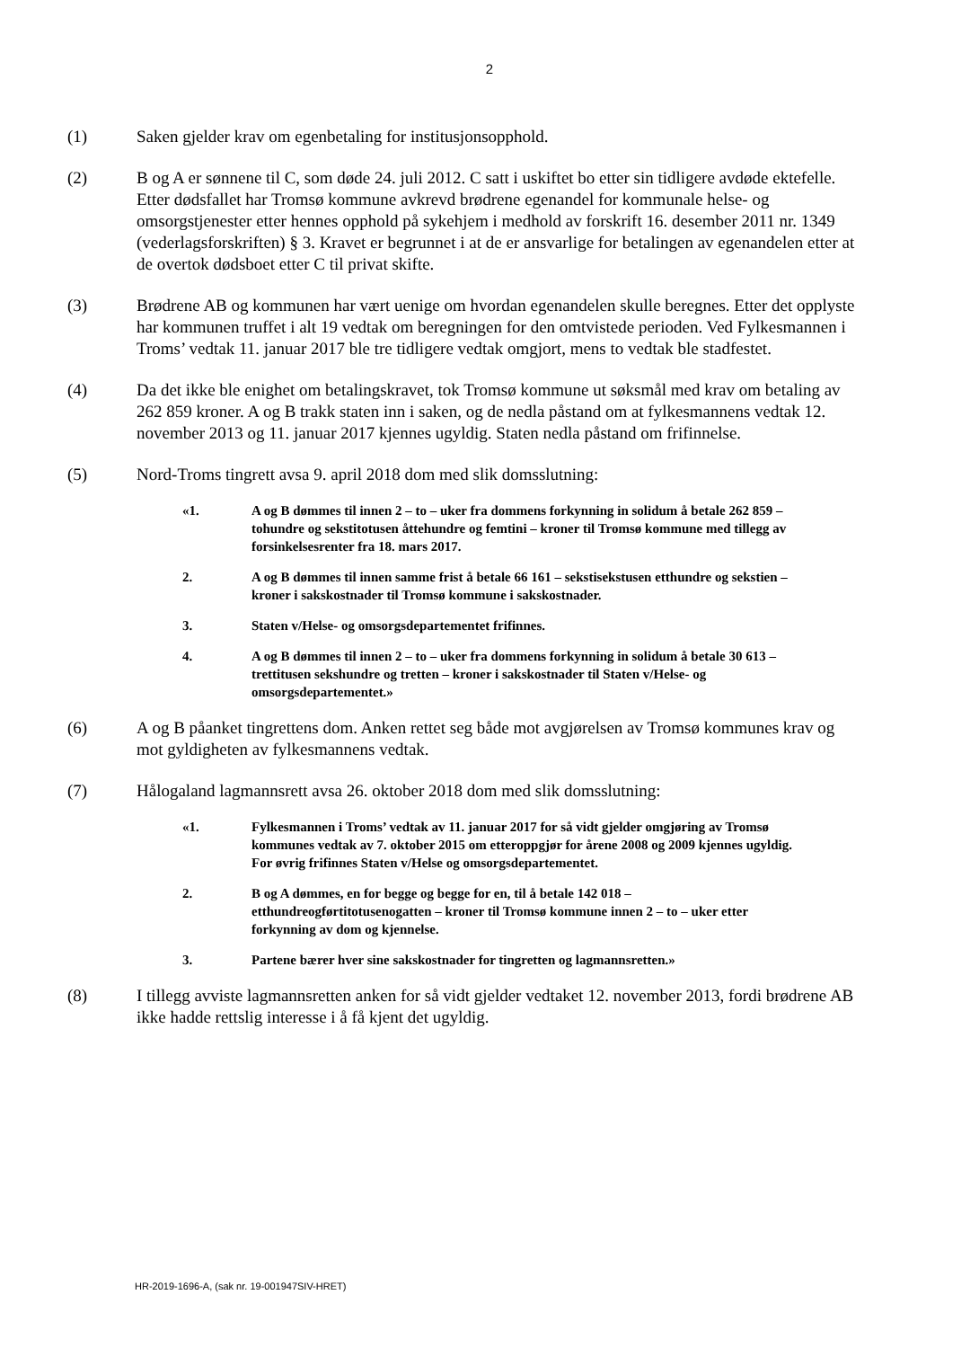2
(1) Saken gjelder krav om egenbetaling for institusjonsopphold.
(2) B og A er sønnene til C, som døde 24. juli 2012. C satt i uskiftet bo etter sin tidligere avdøde ektefelle. Etter dødsfallet har Tromsø kommune avkrevd brødrene egenandel for kommunale helse- og omsorgstjenester etter hennes opphold på sykehjem i medhold av forskrift 16. desember 2011 nr. 1349 (vederlagsforskriften) § 3. Kravet er begrunnet i at de er ansvarlige for betalingen av egenandelen etter at de overtok dødsboet etter C til privat skifte.
(3) Brødrene AB og kommunen har vært uenige om hvordan egenandelen skulle beregnes. Etter det opplyste har kommunen truffet i alt 19 vedtak om beregningen for den omtvistede perioden. Ved Fylkesmannen i Troms’ vedtak 11. januar 2017 ble tre tidligere vedtak omgjort, mens to vedtak ble stadfestet.
(4) Da det ikke ble enighet om betalingskravet, tok Tromsø kommune ut søksmål med krav om betaling av 262 859 kroner. A og B trakk staten inn i saken, og de nedla påstand om at fylkesmannens vedtak 12. november 2013 og 11. januar 2017 kjennes ugyldig. Staten nedla påstand om frifinnelse.
(5) Nord-Troms tingrett avsa 9. april 2018 dom med slik domsslutning:
«1. A og B dømmes til innen 2 – to – uker fra dommens forkynning in solidum å betale 262 859 – tohundre og sekstitotusen åttehundre og femtini – kroner til Tromsø kommune med tillegg av forsinkelsesrenter fra 18. mars 2017.
2. A og B dømmes til innen samme frist å betale 66 161 – sekstisekstusen etthundre og sekstien – kroner i sakskostnader til Tromsø kommune i sakskostnader.
3. Staten v/Helse- og omsorgsdepartementet frifinnes.
4. A og B dømmes til innen 2 – to – uker fra dommens forkynning in solidum å betale 30 613 – trettitusen sekshundre og tretten – kroner i sakskostnader til Staten v/Helse- og omsorgsdepartementet.»
(6) A og B påanket tingrettens dom. Anken rettet seg både mot avgjørelsen av Tromsø kommunes krav og mot gyldigheten av fylkesmannens vedtak.
(7) Hålogaland lagmannsrett avsa 26. oktober 2018 dom med slik domsslutning:
«1. Fylkesmannen i Troms’ vedtak av 11. januar 2017 for så vidt gjelder omgjøring av Tromsø kommunes vedtak av 7. oktober 2015 om etteroppgjør for årene 2008 og 2009 kjennes ugyldig. For øvrig frifinnes Staten v/Helse og omsorgsdepartementet.
2. B og A dømmes, en for begge og begge for en, til å betale 142 018 – etthundreogførtitotusenogatten – kroner til Tromsø kommune innen 2 – to – uker etter forkynning av dom og kjennelse.
3. Partene bærer hver sine sakskostnader for tingretten og lagmannsretten.»
(8) I tillegg avviste lagmannsretten anken for så vidt gjelder vedtaket 12. november 2013, fordi brødrene AB ikke hadde rettslig interesse i å få kjent det ugyldig.
HR-2019-1696-A, (sak nr. 19-001947SIV-HRET)